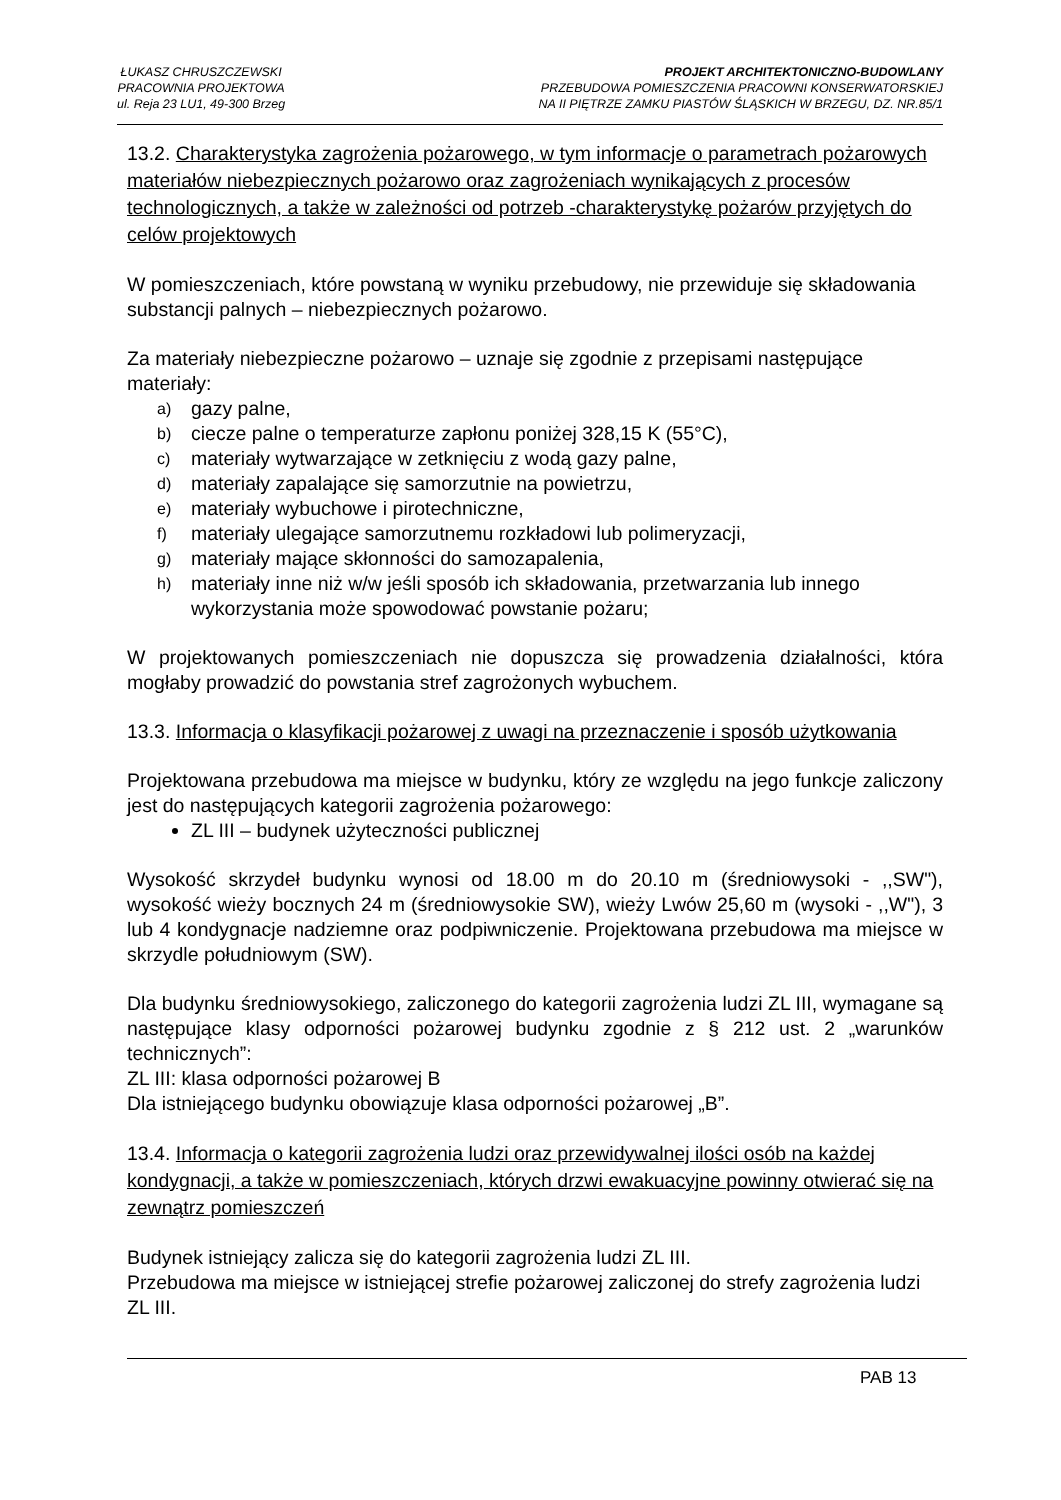ŁUKASZ CHRUSZCZEWSKI
PRACOWNIA PROJEKTOWA
ul. Reja 23 LU1, 49-300 Brzeg
PROJEKT ARCHITEKTONICZNO-BUDOWLANY
PRZEBUDOWA POMIESZCZENIA PRACOWNI KONSERWATORSKIEJ
NA II PIĘTRZE ZAMKU PIASTÓW ŚLĄSKICH W BRZEGU, DZ. NR.85/1
13.2. Charakterystyka zagrożenia pożarowego, w tym informacje o parametrach pożarowych materiałów niebezpiecznych pożarowo oraz zagrożeniach wynikających z procesów technologicznych, a także w zależności od potrzeb -charakterystykę pożarów przyjętych do celów projektowych
W pomieszczeniach, które powstaną w wyniku przebudowy, nie przewiduje się składowania substancji palnych – niebezpiecznych pożarowo.
Za materiały niebezpieczne pożarowo – uznaje się zgodnie z przepisami następujące materiały:
a) gazy palne,
b) ciecze palne o temperaturze zapłonu poniżej 328,15 K (55°C),
c) materiały wytwarzające w zetknięciu z wodą gazy palne,
d) materiały zapalające się samorzutnie na powietrzu,
e) materiały wybuchowe i pirotechniczne,
f) materiały ulegające samorzutnemu rozkładowi lub polimeryzacji,
g) materiały mające skłonności do samozapalenia,
h) materiały inne niż w/w jeśli sposób ich składowania, przetwarzania lub innego wykorzystania może spowodować powstanie pożaru;
W projektowanych pomieszczeniach nie dopuszcza się prowadzenia działalności, która mogłaby prowadzić do powstania stref zagrożonych wybuchem.
13.3. Informacja o klasyfikacji pożarowej z uwagi na przeznaczenie i sposób użytkowania
Projektowana przebudowa ma miejsce w budynku, który ze względu na jego funkcje zaliczony jest do następujących kategorii zagrożenia pożarowego:
ZL III – budynek użyteczności publicznej
Wysokość skrzydeł budynku wynosi od 18.00 m do 20.10 m (średniowysoki - ,,SW"), wysokość wieży bocznych 24 m (średniowysokie SW), wieży Lwów 25,60 m (wysoki - ,,W"), 3 lub 4 kondygnacje nadziemne oraz podpiwniczenie. Projektowana przebudowa ma miejsce w skrzydle południowym (SW).
Dla budynku średniowysokiego, zaliczonego do kategorii zagrożenia ludzi ZL III, wymagane są następujące klasy odporności pożarowej budynku zgodnie z § 212 ust. 2 „warunków technicznych”:
ZL III: klasa odporności pożarowej B
Dla istniejącego budynku obowiązuje klasa odporności pożarowej „B”.
13.4. Informacja o kategorii zagrożenia ludzi oraz przewidywalnej ilości osób na każdej kondygnacji, a także w pomieszczeniach, których drzwi ewakuacyjne powinny otwierać się na zewnątrz pomieszczeń
Budynek istniejący zalicza się do kategorii zagrożenia ludzi ZL III.
Przebudowa ma miejsce w istniejącej strefie pożarowej zaliczonej do strefy zagrożenia ludzi ZL III.
PAB 13